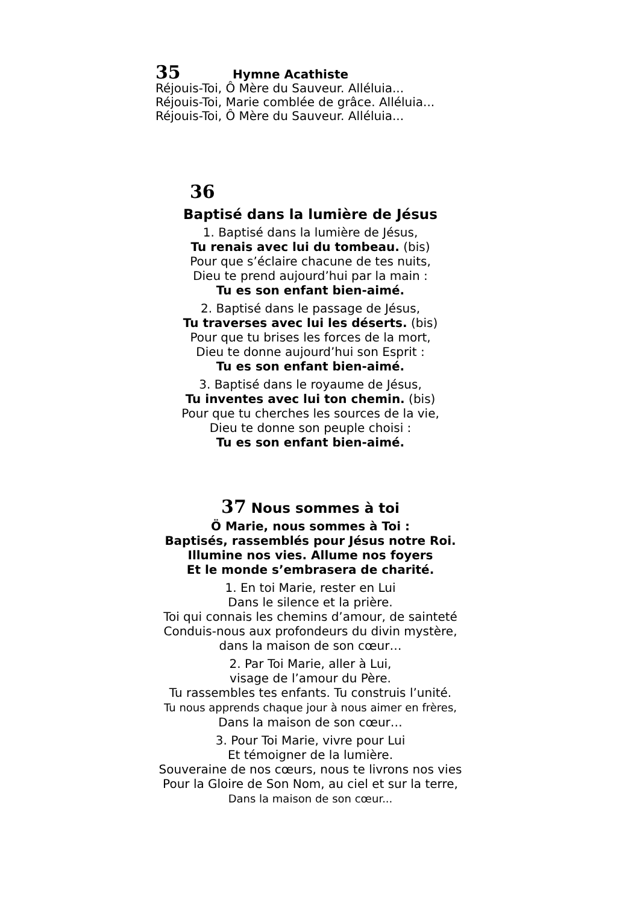35 Hymne Acathiste
Réjouis-Toi, Ô Mère du Sauveur. Alléluia...
Réjouis-Toi, Marie comblée de grâce. Alléluia...
Réjouis-Toi, Ô Mère du Sauveur. Alléluia...
36
Baptisé dans la lumière de Jésus
1. Baptisé dans la lumière de Jésus,
Tu renais avec lui du tombeau. (bis)
Pour que s’éclaire chacune de tes nuits,
Dieu te prend aujourd’hui par la main :
Tu es son enfant bien-aimé.
2. Baptisé dans le passage de Jésus,
Tu traverses avec lui les déserts. (bis)
Pour que tu brises les forces de la mort,
Dieu te donne aujourd’hui son Esprit :
Tu es son enfant bien-aimé.
3. Baptisé dans le royaume de Jésus,
Tu inventes avec lui ton chemin. (bis)
Pour que tu cherches les sources de la vie,
Dieu te donne son peuple choisi :
Tu es son enfant bien-aimé.
37 Nous sommes à toi
Ö Marie, nous sommes à Toi :
Baptisés, rassemblés pour Jésus notre Roi.
Illumine nos vies. Allume nos foyers
Et le monde s’embrasera de charité.
1. En toi Marie, rester en Lui
Dans le silence et la prière.
Toi qui connais les chemins d’amour, de sainteté
Conduis-nous aux profondeurs du divin mystère,
dans la maison de son cœur…
2. Par Toi Marie, aller à Lui,
visage de l’amour du Père.
Tu rassembles tes enfants. Tu construis l’unité.
Tu nous apprends chaque jour à nous aimer en frères,
Dans la maison de son cœur…
3. Pour Toi Marie, vivre pour Lui
Et témoigner de la lumière.
Souveraine de nos cœurs, nous te livrons nos vies
Pour la Gloire de Son Nom, au ciel et sur la terre,
Dans la maison de son cœur...